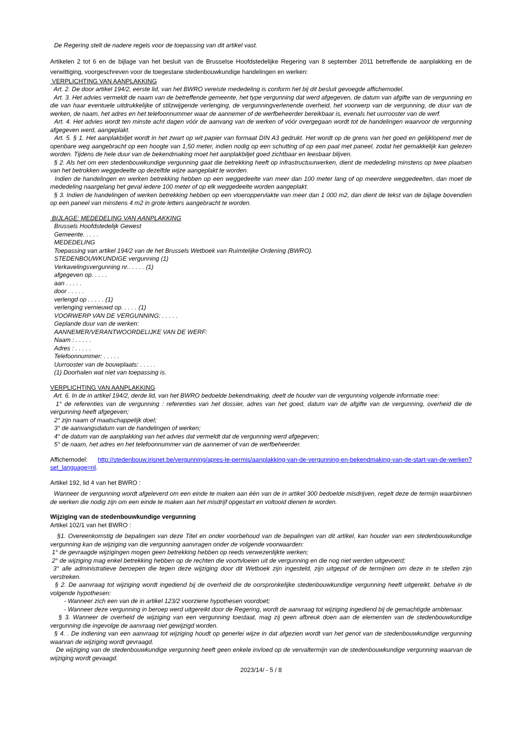De Regering stelt de nadere regels voor de toepassing van dit artikel vast.
Artikelen 2 tot 6 en de bijlage van het besluit van de Brusselse Hoofdstedelijke Regering van 8 september 2011 betreffende de aanplakking en de verwittiging, voorgeschreven voor de toegestane stedenbouwkundige handelingen en werken:
VERPLICHTING VAN AANPLAKKING
Art. 2. De door artikel 194/2, eerste lid, van het BWRO vereiste mededeling is conform het bij dit besluit gevoegde affichemodel.
Art. 3. Het advies vermeldt de naam van de betreffende gemeente, het type vergunning dat werd afgegeven, de datum van afgifte van de vergunning en die van haar eventuele uitdrukkelijke of stilzwijgende verlenging, de vergunningverlenende overheid, het voorwerp van de vergunning, de duur van de werken, de naam, het adres en het telefoonnummer waar de aannemer of de werfbeheerder bereikbaar is, evenals het uurrooster van de werf.
Art. 4. Het advies wordt ten minste acht dagen vóór de aanvang van de werken of vóór overgegaan wordt tot de handelingen waarvoor de vergunning afgegeven werd, aangeplakt.
Art. 5. § 1. Het aanplakbiljet wordt in het zwart op wit papier van formaat DIN A3 gedrukt. Het wordt op de grens van het goed en gelijklopend met de openbare weg aangebracht op een hoogte van 1,50 meter, indien nodig op een schutting of op een paal met paneel, zodat het gemakkelijk kan gelezen worden. Tijdens de hele duur van de bekendmaking moet het aanplakbiljet goed zichtbaar en leesbaar blijven.
§ 2. Als het om een stedenbouwkundige vergunning gaat die betrekking heeft op infrastructuurwerken, dient de mededeling minstens op twee plaatsen van het betrokken weggedeelte op dezelfde wijze aangeplakt te worden.
Indien de handelingen en werken betrekking hebben op een weggedeelte van meer dan 100 meter lang of op meerdere weggedeelten, dan moet de mededeling naargelang het geval iedere 100 meter of op elk weggedeelte worden aangeplakt.
§ 3. Indien de handelingen of werken betrekking hebben op een vloeroppervlakte van meer dan 1 000 m2, dan dient de tekst van de bijlage bovendien op een paneel van minstens 4 m2 in grote letters aangebracht te worden.
BIJLAGE: MEDEDELING VAN AANPLAKKING
Brussels Hoofdstedelijk Gewest
Gemeente. . . . .
MEDEDELING
Toepassing van artikel 194/2 van de het Brussels Wetboek van Ruimtelijke Ordening (BWRO).
STEDENBOUWKUNDIGE vergunning (1)
Verkavelingsvergunning nr.. . . . . (1)
afgegeven op. . . . .
aan . . . . .
door . . . . .
verlengd op . . . . . (1)
verlenging vernieuwd op. . . . . (1)
VOORWERP VAN DE VERGUNNING: . . . . .
Geplande duur van de werken:
AANNEMER/VERANTWOORDELIJKE VAN DE WERF:
Naam : . . . . .
Adres : . . . . .
Telefoonnummer: . . . . .
Uurrooster van de bouwplaats: . . . . .
(1) Doorhalen wat niet van toepassing is.
VERPLICHTING VAN AANPLAKKING
Art. 6. In de in artikel 194/2, derde lid, van het BWRO bedoelde bekendmaking, deelt de houder van de vergunning volgende informatie mee:
1° de referenties van de vergunning : referenties van het dossier, adres van het goed, datum van de afgifte van de vergunning, overheid die de vergunning heeft afgegeven;
2° zijn naam of maatschappelijk doel;
3° de aanvangsdatum van de handelingen of werken;
4° de datum van de aanplakking van het advies dat vermeldt dat de vergunning werd afgegeven;
5° de naam, het adres en het telefoonnummer van de aannemer of van de werfbeheerder.
Affichemodel: http://stedenbouw.irisnet.be/vergunning/apres-le-permis/aanplakking-van-de-vergunning-en-bekendmaking-van-de-start-van-de-werken?set_language=nl.
Artikel 192, lid 4 van het BWRO :
Wanneer de vergunning wordt afgeleverd om een einde te maken aan één van de in artikel 300 bedoelde misdrijven, regelt deze de termijn waarbinnen de werken die nodig zijn om een einde te maken aan het misdrijf opgestart en voltooid dienen te worden.
Wijziging van de stedenbouwkundige vergunning
Artikel 102/1 van het BWRO :
§1. Overeenkomstig de bepalingen van deze Titel en onder voorbehoud van de bepalingen van dit artikel, kan houder van een stedenbouwkundige vergunning kan de wijziging van die vergunning aanvragen onder de volgende voorwaarden:
1° de gevraagde wijzigingen mogen geen betrekking hebben op reeds verwezenlijkte werken;
2° de wijziging mag enkel betrekking hebben op de rechten die voortvloeien uit de vergunning en die nog niet werden uitgevoerd;
3° alle administratieve beroepen die tegen deze wijziging door dit Wetboek zijn ingesteld, zijn uitgeput of de termijnen om deze in te stellen zijn verstreken.
§ 2. De aanvraag tot wijziging wordt ingediend bij de overheid die de oorspronkelijke stedenbouwkundige vergunning heeft uitgereikt, behalve in de volgende hypothesen:
- Wanneer zich een van de in artikel 123/2 voorziene hypothesen voordoet;
- Wanneer deze vergunning in beroep werd uitgereikt door de Regering, wordt de aanvraag tot wijziging ingediend bij de gemachtigde ambtenaar.
§ 3. Wanneer de overheid de wijziging van een vergunning toestaat, mag zij geen afbreuk doen aan de elementen van de stedenbouwkundige vergunning die ingevolge de aanvraag niet gewijzigd worden.
§ 4. . De indiening van een aanvraag tot wijziging houdt op generlei wijze in dat afgezien wordt van het genot van de stedenbouwkundige vergunning waarvan de wijziging wordt gevraagd.
De wijziging van de stedenbouwkundige vergunning heeft geen enkele invloed op de vervaltermijn van de stedenbouwkundige vergunning waarvan de wijziging wordt gevaagd.
2023/14/ - 5 / 8